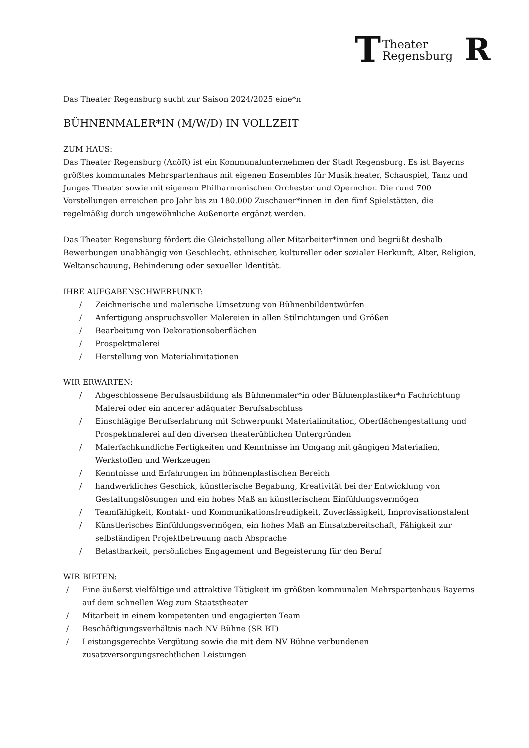T
Theater
Regensburg
R
Das Theater Regensburg sucht zur Saison 2024/2025 eine*n
BÜHNENMALER*IN (M/W/D) IN VOLLZEIT
ZUM HAUS:
Das Theater Regensburg (AdöR) ist ein Kommunalunternehmen der Stadt Regensburg. Es ist Bayerns größtes kommunales Mehrspartenhaus mit eigenen Ensembles für Musiktheater, Schauspiel, Tanz und Junges Theater sowie mit eigenem Philharmonischen Orchester und Opernchor. Die rund 700 Vorstellungen erreichen pro Jahr bis zu 180.000 Zuschauer*innen in den fünf Spielstätten, die regelmäßig durch ungewöhnliche Außenorte ergänzt werden.
Das Theater Regensburg fördert die Gleichstellung aller Mitarbeiter*innen und begrüßt deshalb Bewerbungen unabhängig von Geschlecht, ethnischer, kultureller oder sozialer Herkunft, Alter, Religion, Weltanschauung, Behinderung oder sexueller Identität.
IHRE AUFGABENSCHWERPUNKT:
/ Zeichnerische und malerische Umsetzung von Bühnenbildentwürfen
/ Anfertigung anspruchsvoller Malereien in allen Stilrichtungen und Größen
/ Bearbeitung von Dekorationsoberflächen
/ Prospektmalerei
/ Herstellung von Materialimitationen
WIR ERWARTEN:
/ Abgeschlossene Berufsausbildung als Bühnenmaler*in oder Bühnenplastiker*n Fachrichtung Malerei oder ein anderer adäquater Berufsabschluss
/ Einschlägige Berufserfahrung mit Schwerpunkt Materialimitation, Oberflächengestaltung und Prospektmalerei auf den diversen theaterüblichen Untergründen
/ Malerfachkundliche Fertigkeiten und Kenntnisse im Umgang mit gängigen Materialien, Werkstoffen und Werkzeugen
/ Kenntnisse und Erfahrungen im bühnenplastischen Bereich
/ handwerkliches Geschick, künstlerische Begabung, Kreativität bei der Entwicklung von Gestaltungslösungen und ein hohes Maß an künstlerischem Einfühlungsvermögen
/ Teamfähigkeit, Kontakt- und Kommunikationsfreudigkeit, Zuverlässigkeit, Improvisationstalent
/ Künstlerisches Einfühlungsvermögen, ein hohes Maß an Einsatzbereitschaft, Fähigkeit zur selbständigen Projektbetreuung nach Absprache
/ Belastbarkeit, persönliches Engagement und Begeisterung für den Beruf
WIR BIETEN:
/ Eine äußerst vielfältige und attraktive Tätigkeit im größten kommunalen Mehrspartenhaus Bayerns auf dem schnellen Weg zum Staatstheater
/ Mitarbeit in einem kompetenten und engagierten Team
/ Beschäftigungsverhältnis nach NV Bühne (SR BT)
/ Leistungsgerechte Vergütung sowie die mit dem NV Bühne verbundenen zusatzversorgungsrechtlichen Leistungen